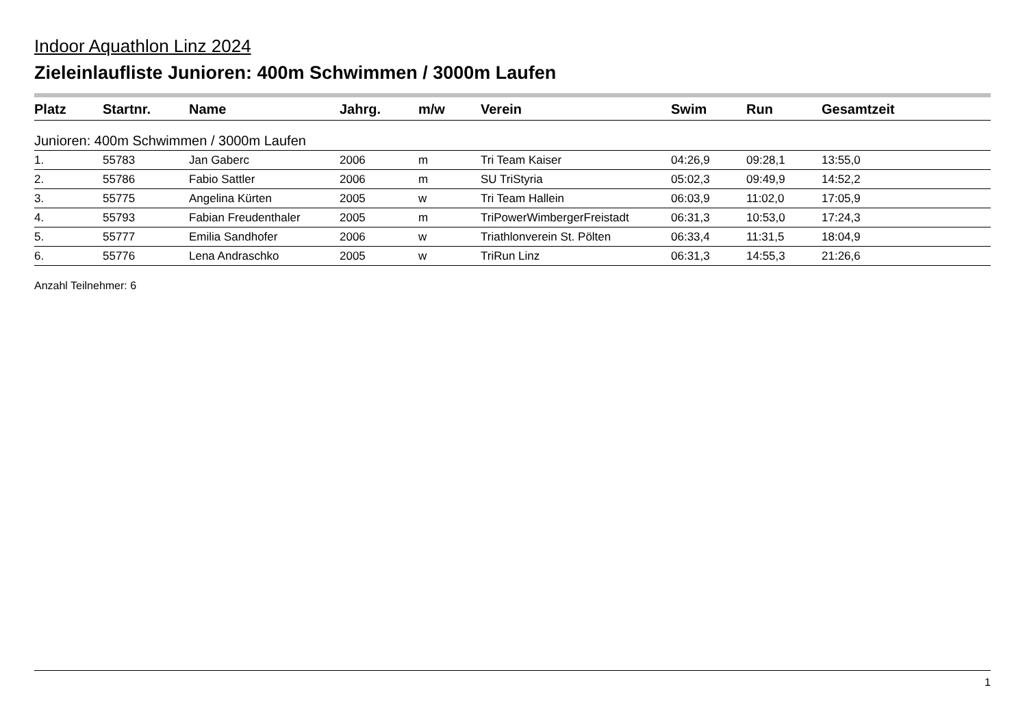Indoor Aquathlon Linz 2024
Zieleinlaufliste Junioren: 400m Schwimmen / 3000m Laufen
| Platz | Startnr. | Name | Jahrg. | m/w | Verein | Swim | Run | Gesamtzeit |
| --- | --- | --- | --- | --- | --- | --- | --- | --- |
| Junioren: 400m Schwimmen / 3000m Laufen | | | | | | | | |
| 1. | 55783 | Jan Gaberc | 2006 | m | Tri Team Kaiser | 04:26,9 | 09:28,1 | 13:55,0 |
| 2. | 55786 | Fabio Sattler | 2006 | m | SU TriStyria | 05:02,3 | 09:49,9 | 14:52,2 |
| 3. | 55775 | Angelina Kürten | 2005 | w | Tri Team Hallein | 06:03,9 | 11:02,0 | 17:05,9 |
| 4. | 55793 | Fabian Freudenthaler | 2005 | m | TriPowerWimbergerFreistadt | 06:31,3 | 10:53,0 | 17:24,3 |
| 5. | 55777 | Emilia Sandhofer | 2006 | w | Triathlonverein St. Pölten | 06:33,4 | 11:31,5 | 18:04,9 |
| 6. | 55776 | Lena Andraschko | 2005 | w | TriRun Linz | 06:31,3 | 14:55,3 | 21:26,6 |
Anzahl Teilnehmer: 6
1